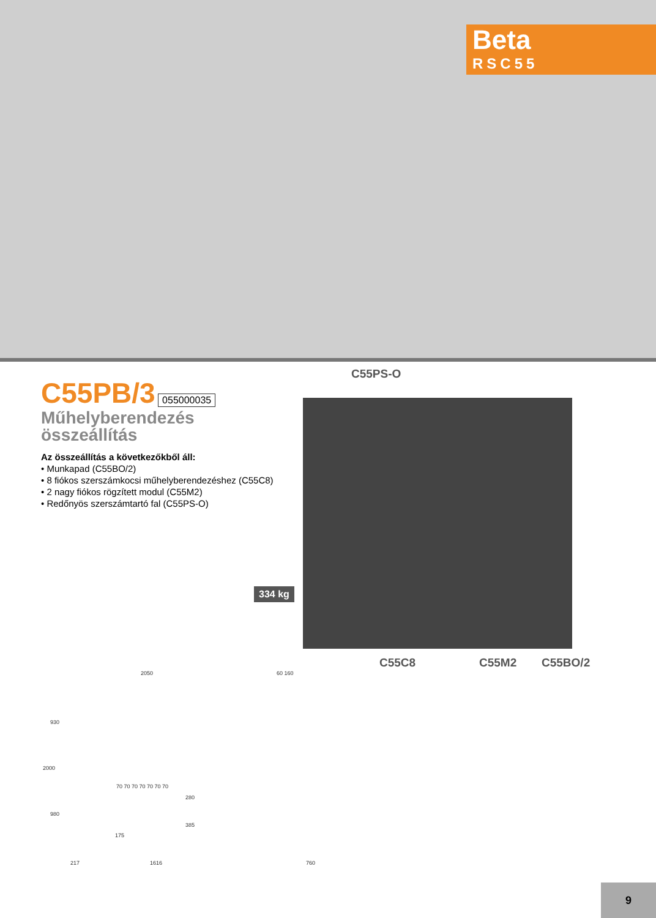Beta
RSC55
C55PB/3
055000035
Műhelyberendezés összeállítás
Az összeállítás a következőkből áll:
• Munkapad (C55BO/2)
• 8 fiókos szerszámkocsi műhelyberendezéshez (C55C8)
• 2 nagy fiókos rögzített modul (C55M2)
• Redőnyös szerszámtartó fal (C55PS-O)
C55PS-O
334 kg
C55C8 C55M2 C55BO/2
2050 60 160
930
2000
980
70 70 70 70 70 70 70
280
385
175
217 1616 760
9